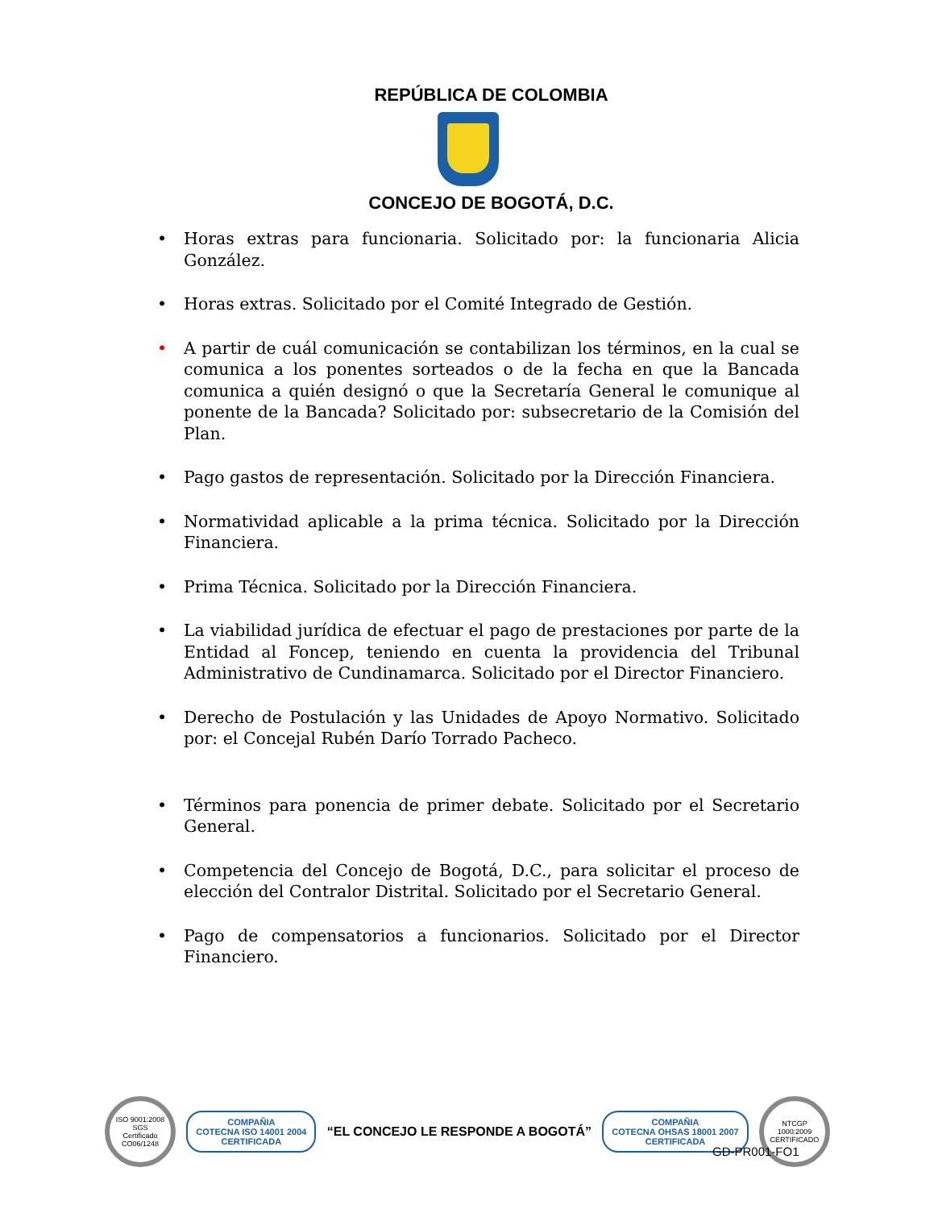REPÚBLICA DE COLOMBIA
CONCEJO DE BOGOTÁ, D.C.
• Horas extras para funcionaria. Solicitado por: la funcionaria Alicia González.
• Horas extras. Solicitado por el Comité Integrado de Gestión.
• A partir de cuál comunicación se contabilizan los términos, en la cual se comunica a los ponentes sorteados o de la fecha en que la Bancada comunica a quién designó o que la Secretaría General le comunique al ponente de la Bancada? Solicitado por: subsecretario de la Comisión del Plan.
• Pago gastos de representación. Solicitado por la Dirección Financiera.
• Normatividad aplicable a la prima técnica. Solicitado por la Dirección Financiera.
• Prima Técnica. Solicitado por la Dirección Financiera.
• La viabilidad jurídica de efectuar el pago de prestaciones por parte de la Entidad al Foncep, teniendo en cuenta la providencia del Tribunal Administrativo de Cundinamarca. Solicitado por el Director Financiero.
• Derecho de Postulación y las Unidades de Apoyo Normativo. Solicitado por: el Concejal Rubén Darío Torrado Pacheco.
• Términos para ponencia de primer debate. Solicitado por el Secretario General.
• Competencia del Concejo de Bogotá, D.C., para solicitar el proceso de elección del Contralor Distrital. Solicitado por el Secretario General.
• Pago de compensatorios a funcionarios. Solicitado por el Director Financiero.
ISO 9001:2008 SGS
Certificado CO06/1248
COMPAÑIA
COTECNA ISO 14001 2004
CERTIFICADA
“EL CONCEJO LE RESPONDE A BOGOTÁ”
COMPAÑIA
COTECNA OHSAS 18001 2007
CERTIFICADA
NTCGP 1000:2009 CERTIFICADO
GD-PR001-FO1